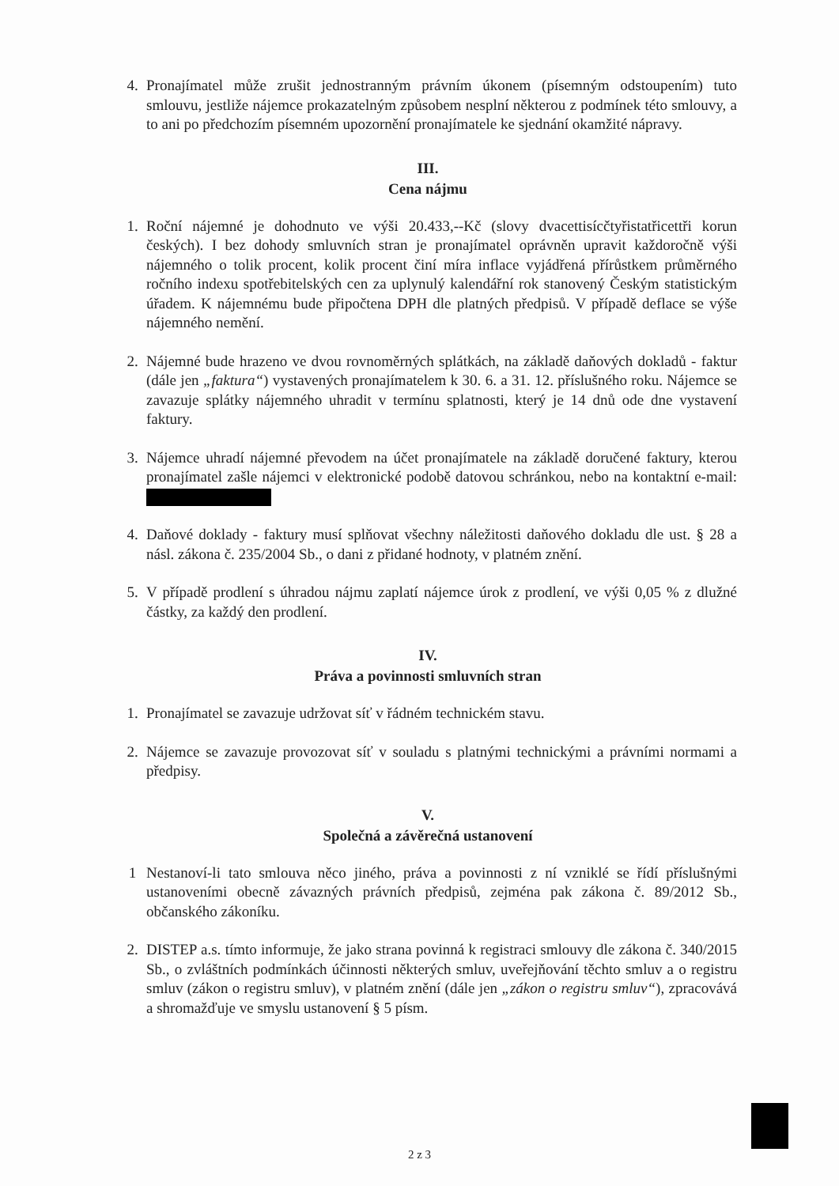4. Pronajímatel může zrušit jednostranným právním úkonem (písemným odstoupením) tuto smlouvu, jestliže nájemce prokazatelným způsobem nesplní některou z podmínek této smlouvy, a to ani po předchozím písemném upozornění pronajímatele ke sjednání okamžité nápravy.
III.
Cena nájmu
1. Roční nájemné je dohodnuto ve výši 20.433,--Kč (slovy dvacettisícčtyřistatřicettři korun českých). I bez dohody smluvních stran je pronajímatel oprávněn upravit každoročně výši nájemného o tolik procent, kolik procent činí míra inflace vyjádřená přírůstkem průměrného ročního indexu spotřebitelských cen za uplynulý kalendářní rok stanovený Českým statistickým úřadem. K nájemnému bude připočtena DPH dle platných předpisů. V případě deflace se výše nájemného nemění.
2. Nájemné bude hrazeno ve dvou rovnoměrných splátkách, na základě daňových dokladů - faktur (dále jen „faktura“) vystavených pronajímatelem k 30. 6. a 31. 12. příslušného roku. Nájemce se zavazuje splátky nájemného uhradit v termínu splatnosti, který je 14 dnů ode dne vystavení faktury.
3. Nájemce uhradí nájemné převodem na účet pronajímatele na základě doručené faktury, kterou pronajímatel zašle nájemci v elektronické podobě datovou schránkou, nebo na kontaktní e-mail:
4. Daňové doklady - faktury musí splňovat všechny náležitosti daňového dokladu dle ust. § 28 a násl. zákona č. 235/2004 Sb., o dani z přidané hodnoty, v platném znění.
5. V případě prodlení s úhradou nájmu zaplatí nájemce úrok z prodlení, ve výši 0,05 % z dlužné částky, za každý den prodlení.
IV.
Práva a povinnosti smluvních stran
1. Pronajímatel se zavazuje udržovat síť v řádném technickém stavu.
2. Nájemce se zavazuje provozovat síť v souladu s platnými technickými a právními normami a předpisy.
V.
Společná a závěrečná ustanovení
1 Nestanoví-li tato smlouva něco jiného, práva a povinnosti z ní vzniklé se řídí příslušnými ustanoveními obecně závazných právních předpisů, zejména pak zákona č. 89/2012 Sb., občanského zákoníku.
2. DISTEP a.s. tímto informuje, že jako strana povinná k registraci smlouvy dle zákona č. 340/2015 Sb., o zvláštních podmínkách účinnosti některých smluv, uveřejňování těchto smluv a o registru smluv (zákon o registru smluv), v platném znění (dále jen „zákon o registru smluv“), zpracovává a shromažďuje ve smyslu ustanovení § 5 písm.
2 z 3